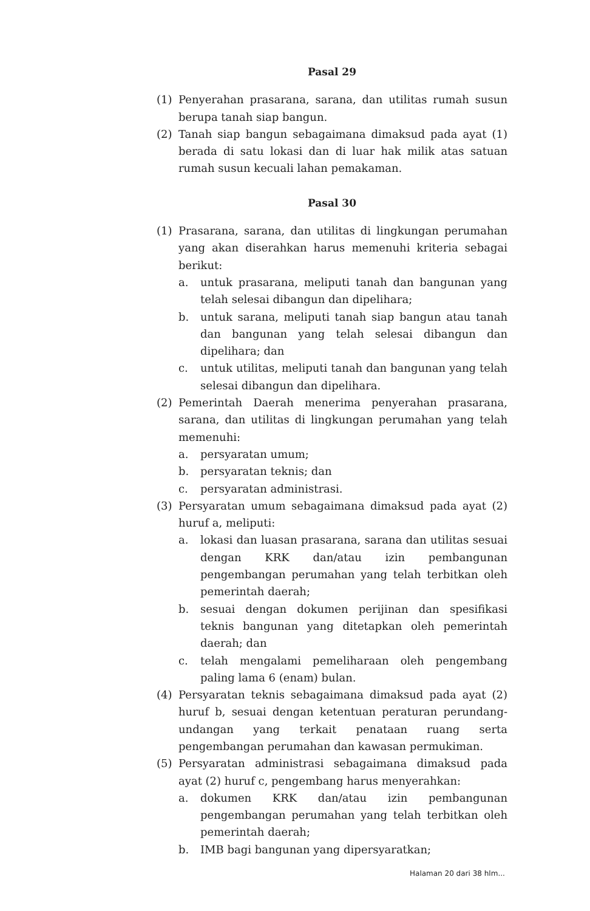Pasal 29
(1) Penyerahan prasarana, sarana, dan utilitas rumah susun berupa tanah siap bangun.
(2) Tanah siap bangun sebagaimana dimaksud pada ayat (1) berada di satu lokasi dan di luar hak milik atas satuan rumah susun kecuali lahan pemakaman.
Pasal 30
(1) Prasarana, sarana, dan utilitas di lingkungan perumahan yang akan diserahkan harus memenuhi kriteria sebagai berikut:
a. untuk prasarana, meliputi tanah dan bangunan yang telah selesai dibangun dan dipelihara;
b. untuk sarana, meliputi tanah siap bangun atau tanah dan bangunan yang telah selesai dibangun dan dipelihara; dan
c. untuk utilitas, meliputi tanah dan bangunan yang telah selesai dibangun dan dipelihara.
(2) Pemerintah Daerah menerima penyerahan prasarana, sarana, dan utilitas di lingkungan perumahan yang telah memenuhi:
a. persyaratan umum;
b. persyaratan teknis; dan
c. persyaratan administrasi.
(3) Persyaratan umum sebagaimana dimaksud pada ayat (2) huruf a, meliputi:
a. lokasi dan luasan prasarana, sarana dan utilitas sesuai dengan KRK dan/atau izin pembangunan pengembangan perumahan yang telah terbitkan oleh pemerintah daerah;
b. sesuai dengan dokumen perijinan dan spesifikasi teknis bangunan yang ditetapkan oleh pemerintah daerah; dan
c. telah mengalami pemeliharaan oleh pengembang paling lama 6 (enam) bulan.
(4) Persyaratan teknis sebagaimana dimaksud pada ayat (2) huruf b, sesuai dengan ketentuan peraturan perundang-undangan yang terkait penataan ruang serta pengembangan perumahan dan kawasan permukiman.
(5) Persyaratan administrasi sebagaimana dimaksud pada ayat (2) huruf c, pengembang harus menyerahkan:
a. dokumen KRK dan/atau izin pembangunan pengembangan perumahan yang telah terbitkan oleh pemerintah daerah;
b. IMB bagi bangunan yang dipersyaratkan;
Halaman 20 dari 38 hlm...